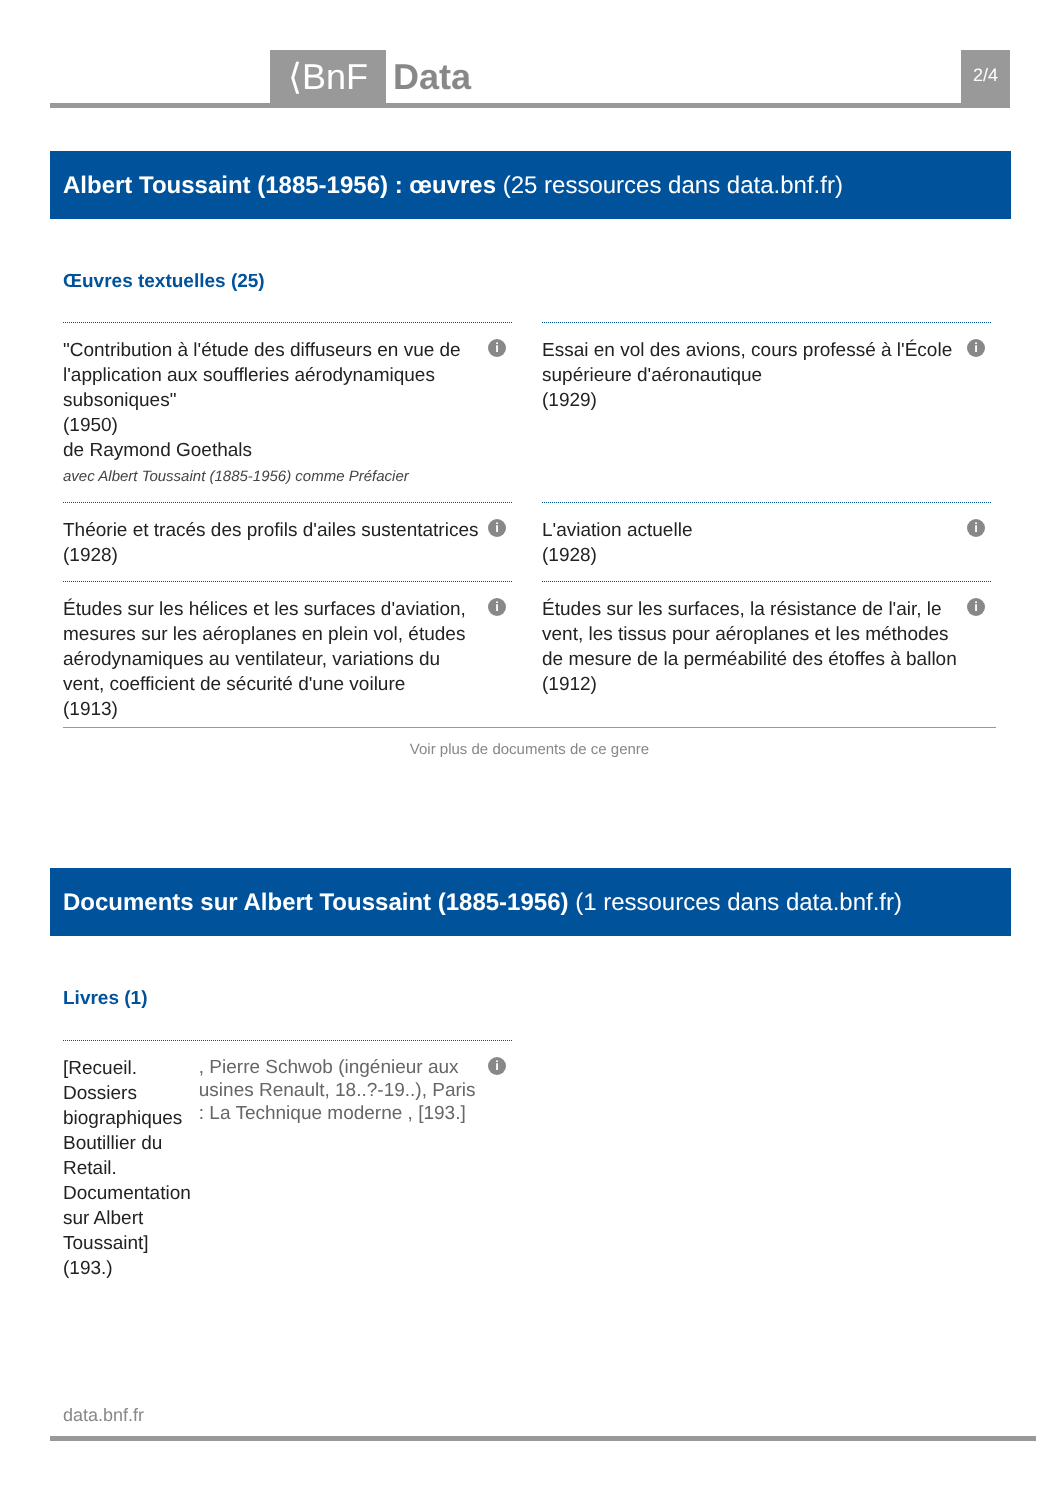⟨BnF Data 2/4
Albert Toussaint (1885-1956) : œuvres (25 ressources dans data.bnf.fr)
Œuvres textuelles (25)
"Contribution à l'étude des diffuseurs en vue de l'application aux souffleries aérodynamiques subsoniques"
(1950)
de Raymond Goethals
avec Albert Toussaint (1885-1956) comme Préfacier
i
Essai en vol des avions, cours professé à l'École supérieure d'aéronautique
(1929)
i
Théorie et tracés des profils d'ailes sustentatrices
(1928)
i
L'aviation actuelle
(1928)
i
Études sur les hélices et les surfaces d'aviation, mesures sur les aéroplanes en plein vol, études aérodynamiques au ventilateur, variations du vent, coefficient de sécurité d'une voilure
(1913)
i
Études sur les surfaces, la résistance de l'air, le vent, les tissus pour aéroplanes et les méthodes de mesure de la perméabilité des étoffes à ballon
(1912)
i
Voir plus de documents de ce genre
Documents sur Albert Toussaint (1885-1956) (1 ressources dans data.bnf.fr)
Livres (1)
[Recueil. Dossiers biographiques Boutillier du Retail. Documentation sur Albert Toussaint]
(193.)
, Pierre Schwob (ingénieur aux usines Renault, 18..?-19..), Paris : La Technique moderne , [193.]
i
data.bnf.fr